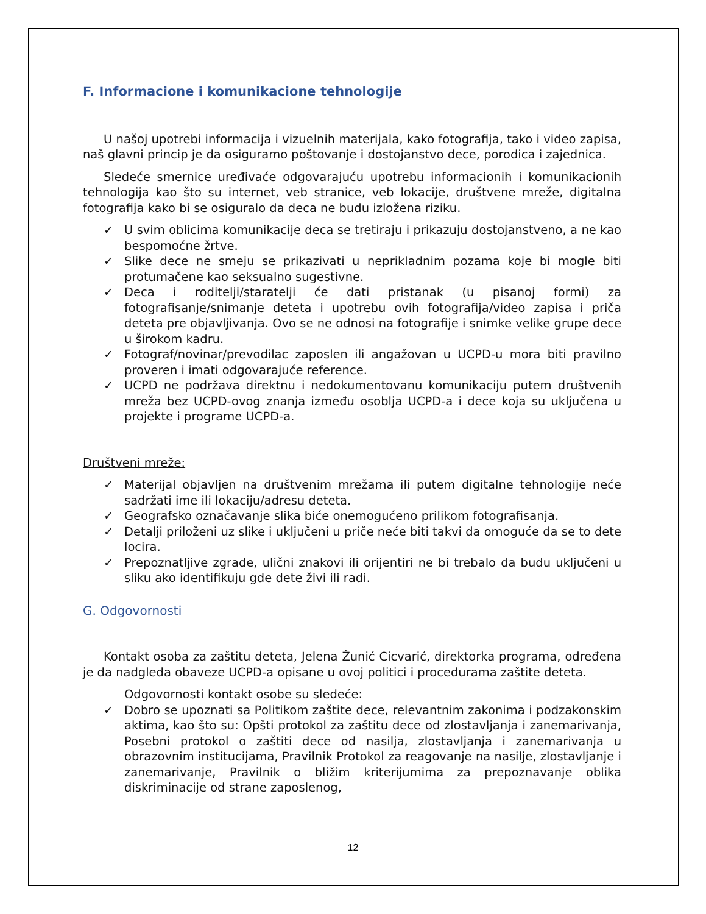F. Informacione i komunikacione tehnologije
U našoj upotrebi informacija i vizuelnih materijala, kako fotografija, tako i video zapisa, naš glavni princip je da osiguramo poštovanje i dostojanstvo dece, porodica i zajednica.
Sledeće smernice uređivaće odgovarajuću upotrebu informacionih i komunikacionih tehnologija kao što su internet, veb stranice, veb lokacije, društvene mreže, digitalna fotografija kako bi se osiguralo da deca ne budu izložena riziku.
✓ U svim oblicima komunikacije deca se tretiraju i prikazuju dostojanstveno, a ne kao bespomoćne žrtve.
✓ Slike dece ne smeju se prikazivati u neprikladnim pozama koje bi mogle biti protumačene kao seksualno sugestivne.
✓ Deca i roditelji/staratelji će dati pristanak (u pisanoj formi) za fotografisanje/snimanje deteta i upotrebu ovih fotografija/video zapisa i priča deteta pre objavljivanja. Ovo se ne odnosi na fotografije i snimke velike grupe dece u širokom kadru.
✓ Fotograf/novinar/prevodilac zaposlen ili angažovan u UCPD-u mora biti pravilno proveren i imati odgovarajuće reference.
✓ UCPD ne podržava direktnu i nedokumentovanu komunikaciju putem društvenih mreža bez UCPD-ovog znanja između osoblja UCPD-a i dece koja su uključena u projekte i programe UCPD-a.
Društveni mreže:
✓ Materijal objavljen na društvenim mrežama ili putem digitalne tehnologije neće sadržati ime ili lokaciju/adresu deteta.
✓ Geografsko označavanje slika biće onemogućeno prilikom fotografisanja.
✓ Detalji priloženi uz slike i uključeni u priče neće biti takvi da omoguće da se to dete locira.
✓ Prepoznatljive zgrade, ulični znakovi ili orijentiri ne bi trebalo da budu uključeni u sliku ako identifikuju gde dete živi ili radi.
G. Odgovornosti
Kontakt osoba za zaštitu deteta, Jelena Žunić Cicvarić, direktorka programa, određena je da nadgleda obaveze UCPD-a opisane u ovoj politici i procedurama zaštite deteta.
Odgovornosti kontakt osobe su sledeće:
✓ Dobro se upoznati sa Politikom zaštite dece, relevantnim zakonima i podzakonskim aktima, kao što su: Opšti protokol za zaštitu dece od zlostavljanja i zanemarivanja, Posebni protokol o zaštiti dece od nasilja, zlostavljanja i zanemarivanja u obrazovnim institucijama, Pravilnik Protokol za reagovanje na nasilje, zlostavljanje i zanemarivanje, Pravilnik o bližim kriterijumima za prepoznavanje oblika diskriminacije od strane zaposlenog,
12